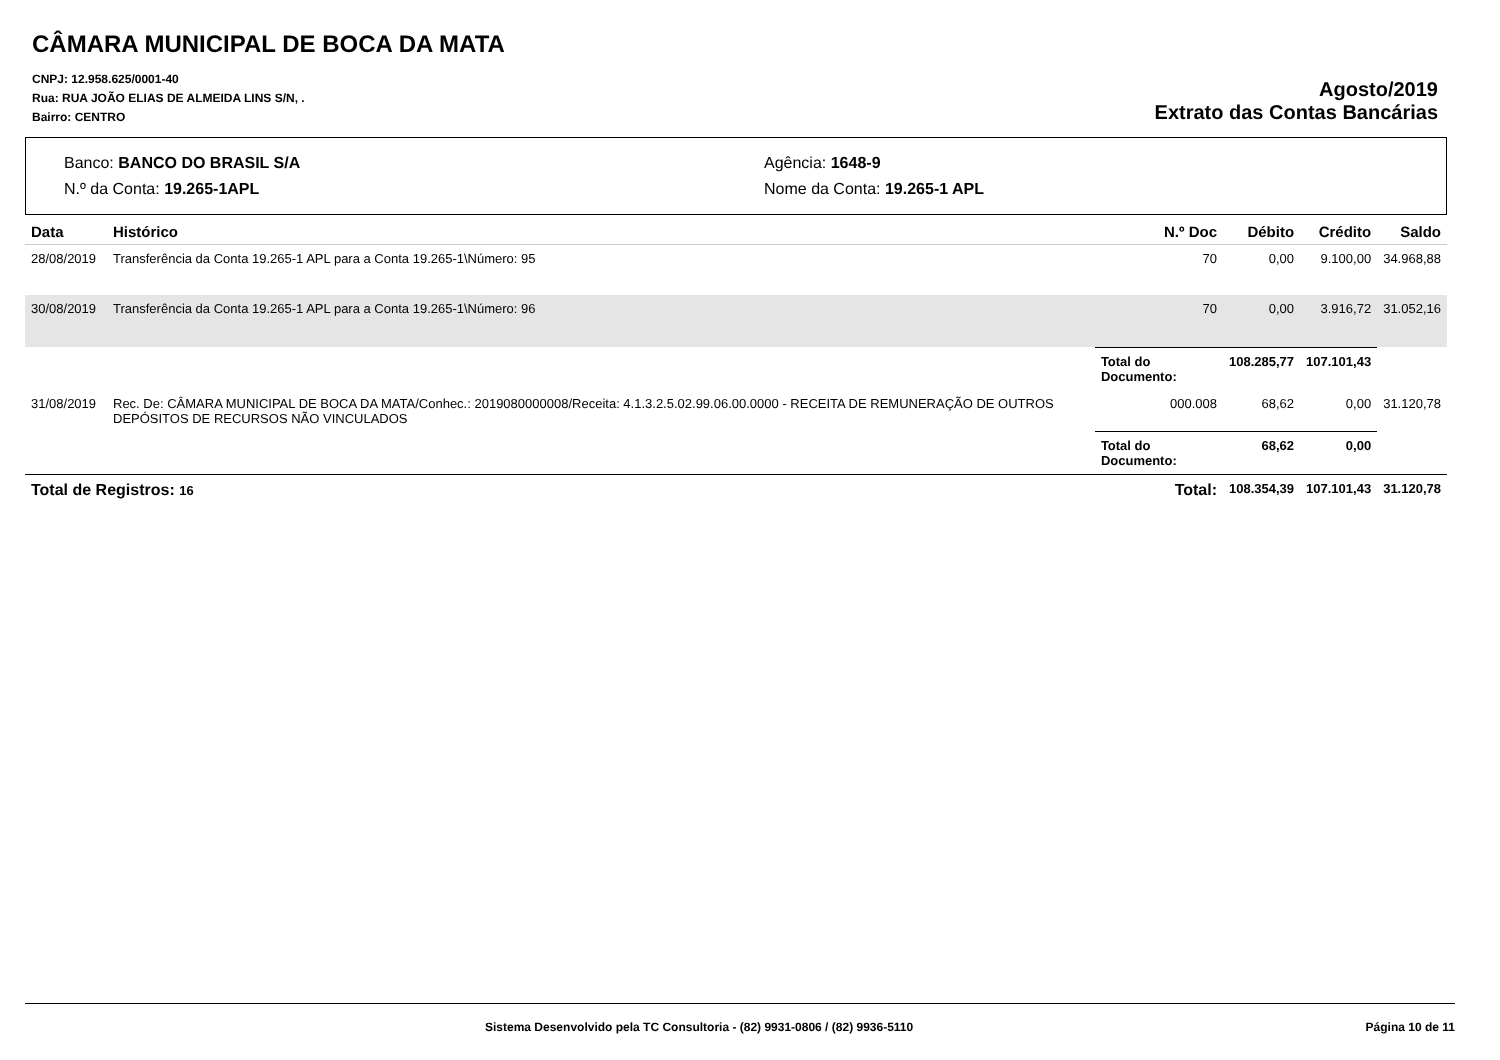CÂMARA MUNICIPAL DE BOCA DA MATA
CNPJ: 12.958.625/0001-40
Rua: RUA JOÃO ELIAS DE ALMEIDA LINS S/N, .
Bairro: CENTRO
Agosto/2019
Extrato das Contas Bancárias
Banco: BANCO DO BRASIL S/A
N.º da Conta: 19.265-1APL
Agência: 1648-9
Nome da Conta: 19.265-1 APL
| Data | Histórico | N.º Doc | Débito | Crédito | Saldo |
| --- | --- | --- | --- | --- | --- |
| 28/08/2019 | Transferência da Conta 19.265-1 APL para a Conta 19.265-1\Número: 95 | 70 | 0,00 | 9.100,00 | 34.968,88 |
| 30/08/2019 | Transferência da Conta 19.265-1 APL para a Conta 19.265-1\Número: 96 | 70 | 0,00 | 3.916,72 | 31.052,16 |
| | | Total do Documento: | 108.285,77 | 107.101,43 | |
| 31/08/2019 | Rec. De: CÂMARA MUNICIPAL DE BOCA DA MATA/Conhec.: 2019080000008/Receita: 4.1.3.2.5.02.99.06.00.0000 - RECEITA DE REMUNERAÇÃO DE OUTROS DEPÓSITOS DE RECURSOS NÃO VINCULADOS | 000.008 | 68,62 | 0,00 | 31.120,78 |
| | | Total do Documento: | 68,62 | 0,00 | |
| Total de Registros: 16 | | Total: | 108.354,39 | 107.101,43 | 31.120,78 |
Sistema Desenvolvido pela TC Consultoria - (82) 9931-0806 / (82) 9936-5110 Página 10 de 11